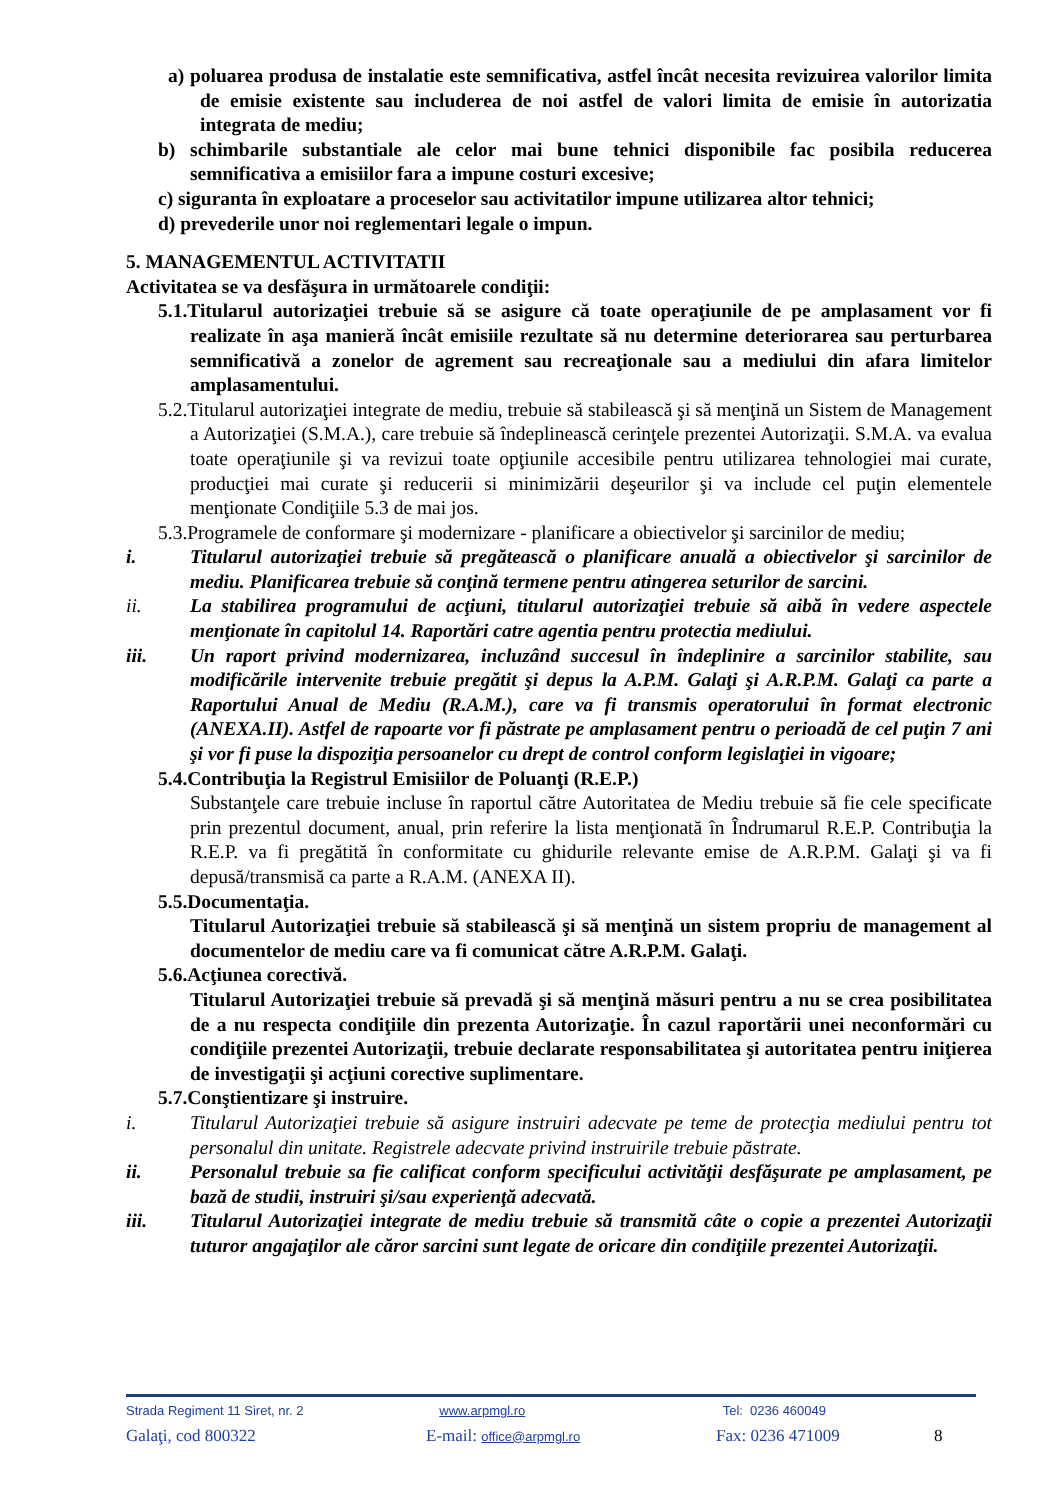a) poluarea produsa de instalatie este semnificativa, astfel încât necesita revizuirea valorilor limita de emisie existente sau includerea de noi astfel de valori limita de emisie în autorizatia integrata de mediu;
b) schimbarile substantiale ale celor mai bune tehnici disponibile fac posibila reducerea semnificativa a emisiilor fara a impune costuri excesive;
c) siguranta în exploatare a proceselor sau activitatilor impune utilizarea altor tehnici;
d) prevederile unor noi reglementari legale o impun.
5. MANAGEMENTUL ACTIVITATII
Activitatea se va desfăşura in următoarele condiţii:
5.1.Titularul autorizaţiei trebuie să se asigure că toate operaţiunile de pe amplasament vor fi realizate în aşa manieră încât emisiile rezultate să nu determine deteriorarea sau perturbarea semnificativă a zonelor de agrement sau recreaţionale sau a mediului din afara limitelor amplasamentului.
5.2.Titularul autorizaţiei integrate de mediu, trebuie să stabilească şi să menţină un Sistem de Management a Autorizaţiei (S.M.A.), care trebuie să îndeplinească cerinţele prezentei Autorizaţii. S.M.A. va evalua toate operaţiunile şi va revizui toate opţiunile accesibile pentru utilizarea tehnologiei mai curate, producţiei mai curate şi reducerii si minimizării deşeurilor şi va include cel puţin elementele menţionate Condiţiile 5.3 de mai jos.
5.3.Programele de conformare şi modernizare - planificare a obiectivelor şi sarcinilor de mediu;
i. Titularul autorizaţiei trebuie să pregătească o planificare anuală a obiectivelor şi sarcinilor de mediu. Planificarea trebuie să conţină termene pentru atingerea seturilor de sarcini.
ii. La stabilirea programului de acţiuni, titularul autorizaţiei trebuie să aibă în vedere aspectele menţionate în capitolul 14. Raportări catre agentia pentru protectia mediului.
iii. Un raport privind modernizarea, incluzând succesul în îndeplinire a sarcinilor stabilite, sau modificările intervenite trebuie pregătit şi depus la A.P.M. Galaţi şi A.R.P.M. Galaţi ca parte a Raportului Anual de Mediu (R.A.M.), care va fi transmis operatorului în format electronic (ANEXA.II). Astfel de rapoarte vor fi păstrate pe amplasament pentru o perioadă de cel puţin 7 ani şi vor fi puse la dispoziţia persoanelor cu drept de control conform legislaţiei in vigoare;
5.4.Contribuţia la Registrul Emisiilor de Poluanţi (R.E.P.)
Substanţele care trebuie incluse în raportul către Autoritatea de Mediu trebuie să fie cele specificate prin prezentul document, anual, prin referire la lista menţionată în Îndrumarul R.E.P. Contribuţia la R.E.P. va fi pregătită în conformitate cu ghidurile relevante emise de A.R.P.M. Galaţi şi va fi depusă/transmisă ca parte a R.A.M. (ANEXA II).
5.5.Documentaţia.
Titularul Autorizaţiei trebuie să stabilească şi să menţină un sistem propriu de management al documentelor de mediu care va fi comunicat către A.R.P.M. Galaţi.
5.6.Acţiunea corectivă.
Titularul Autorizaţiei trebuie să prevadă şi să menţină măsuri pentru a nu se crea posibilitatea de a nu respecta condiţiile din prezenta Autorizaţie. În cazul raportării unei neconformări cu condiţiile prezentei Autorizaţii, trebuie declarate responsabilitatea şi autoritatea pentru iniţierea de investigaţii şi acţiuni corective suplimentare.
5.7.Conştientizare şi instruire.
i. Titularul Autorizaţiei trebuie să asigure instruiri adecvate pe teme de protecţia mediului pentru tot personalul din unitate. Registrele adecvate privind instruirile trebuie păstrate.
ii. Personalul trebuie sa fie calificat conform specificului activităţii desfăşurate pe amplasament, pe bază de studii, instruiri şi/sau experienţă adecvată.
iii. Titularul Autorizaţiei integrate de mediu trebuie să transmită câte o copie a prezentei Autorizaţii tuturor angajaţilor ale căror sarcini sunt legate de oricare din condiţiile prezentei Autorizaţii.
Strada Regiment 11 Siret, nr. 2
www.arpmgl.ro Tel: 0236 460049
Galaţi, cod 800322 E-mail: office@arpmgl.ro
Fax: 0236 471009 8